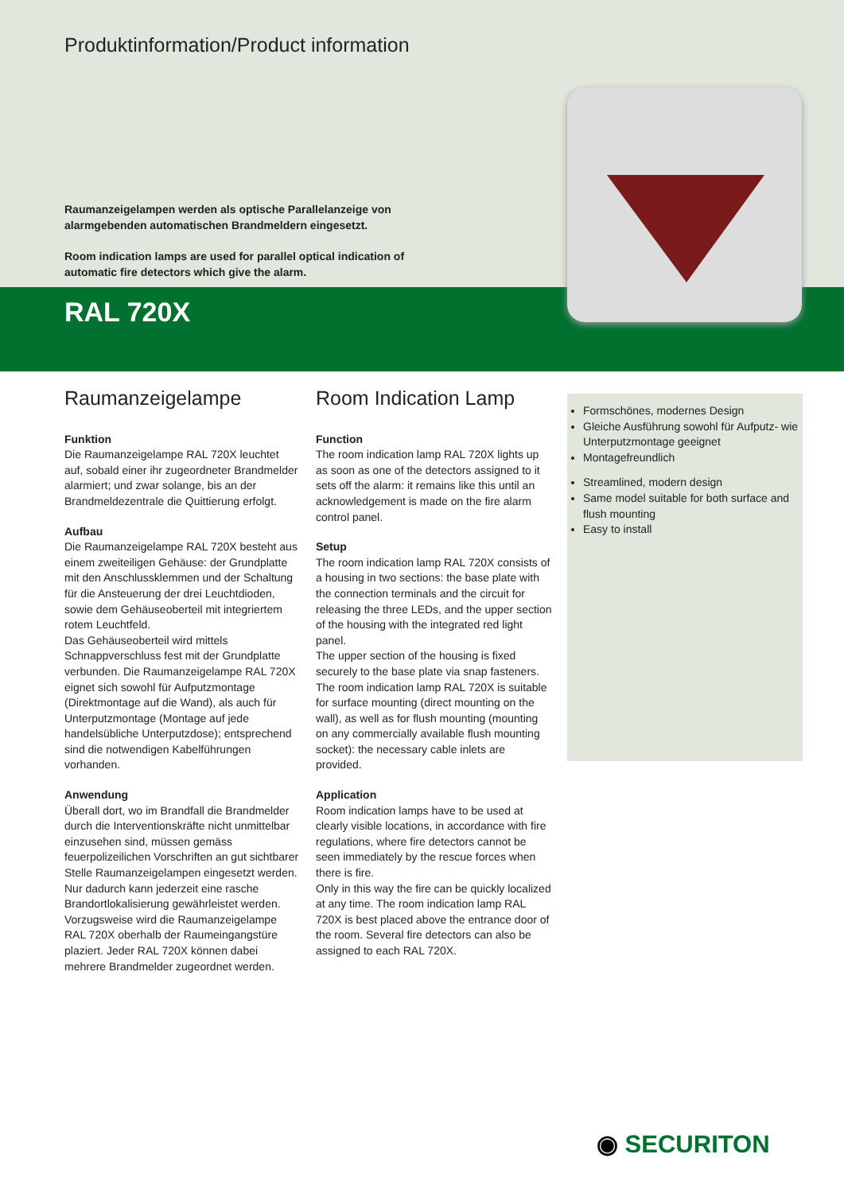Produktinformation/Product information
Raumanzeigelampen werden als optische Parallelanzeige von alarmgebenden automatischen Brandmeldern eingesetzt.
Room indication lamps are used for parallel optical indication of automatic fire detectors which give the alarm.
RAL 720X
Raumanzeigelampe
Funktion
Die Raumanzeigelampe RAL 720X leuchtet auf, sobald einer ihr zugeordneter Brandmelder alarmiert; und zwar solange, bis an der Brandmeldezentrale die Quittierung erfolgt.
Aufbau
Die Raumanzeigelampe RAL 720X besteht aus einem zweiteiligen Gehäuse: der Grundplatte mit den Anschlussklemmen und der Schaltung für die Ansteuerung der drei Leuchtdioden, sowie dem Gehäuseoberteil mit integriertem rotem Leuchtfeld.
Das Gehäuseoberteil wird mittels Schnappverschluss fest mit der Grundplatte verbunden. Die Raumanzeigelampe RAL 720X eignet sich sowohl für Aufputzmontage (Direktmontage auf die Wand), als auch für Unterputzmontage (Montage auf jede handelsübliche Unterputzdose); entsprechend sind die notwendigen Kabelführungen vorhanden.
Anwendung
Überall dort, wo im Brandfall die Brandmelder durch die Interventionskräfte nicht unmittelbar einzusehen sind, müssen gemäss feuerpolizeilichen Vorschriften an gut sichtbarer Stelle Raumanzeigelampen eingesetzt werden.
Nur dadurch kann jederzeit eine rasche Brandortlokalisierung gewährleistet werden. Vorzugsweise wird die Raumanzeigelampe RAL 720X oberhalb der Raumeingangstüre plaziert. Jeder RAL 720X können dabei mehrere Brandmelder zugeordnet werden.
Room Indication Lamp
Function
The room indication lamp RAL 720X lights up as soon as one of the detectors assigned to it sets off the alarm: it remains like this until an acknowledgement is made on the fire alarm control panel.
Setup
The room indication lamp RAL 720X consists of a housing in two sections: the base plate with the connection terminals and the circuit for releasing the three LEDs, and the upper section of the housing with the integrated red light panel.
The upper section of the housing is fixed securely to the base plate via snap fasteners. The room indication lamp RAL 720X is suitable for surface mounting (direct mounting on the wall), as well as for flush mounting (mounting on any commercially available flush mounting socket): the necessary cable inlets are provided.
Application
Room indication lamps have to be used at clearly visible locations, in accordance with fire regulations, where fire detectors cannot be seen immediately by the rescue forces when there is fire.
Only in this way the fire can be quickly localized at any time. The room indication lamp RAL 720X is best placed above the entrance door of the room. Several fire detectors can also be assigned to each RAL 720X.
Formschönes, modernes Design
Gleiche Ausführung sowohl für Aufputz- wie Unterputzmontage geeignet
Montagefreundlich
Streamlined, modern design
Same model suitable for both surface and flush mounting
Easy to install
◉ SECURITON